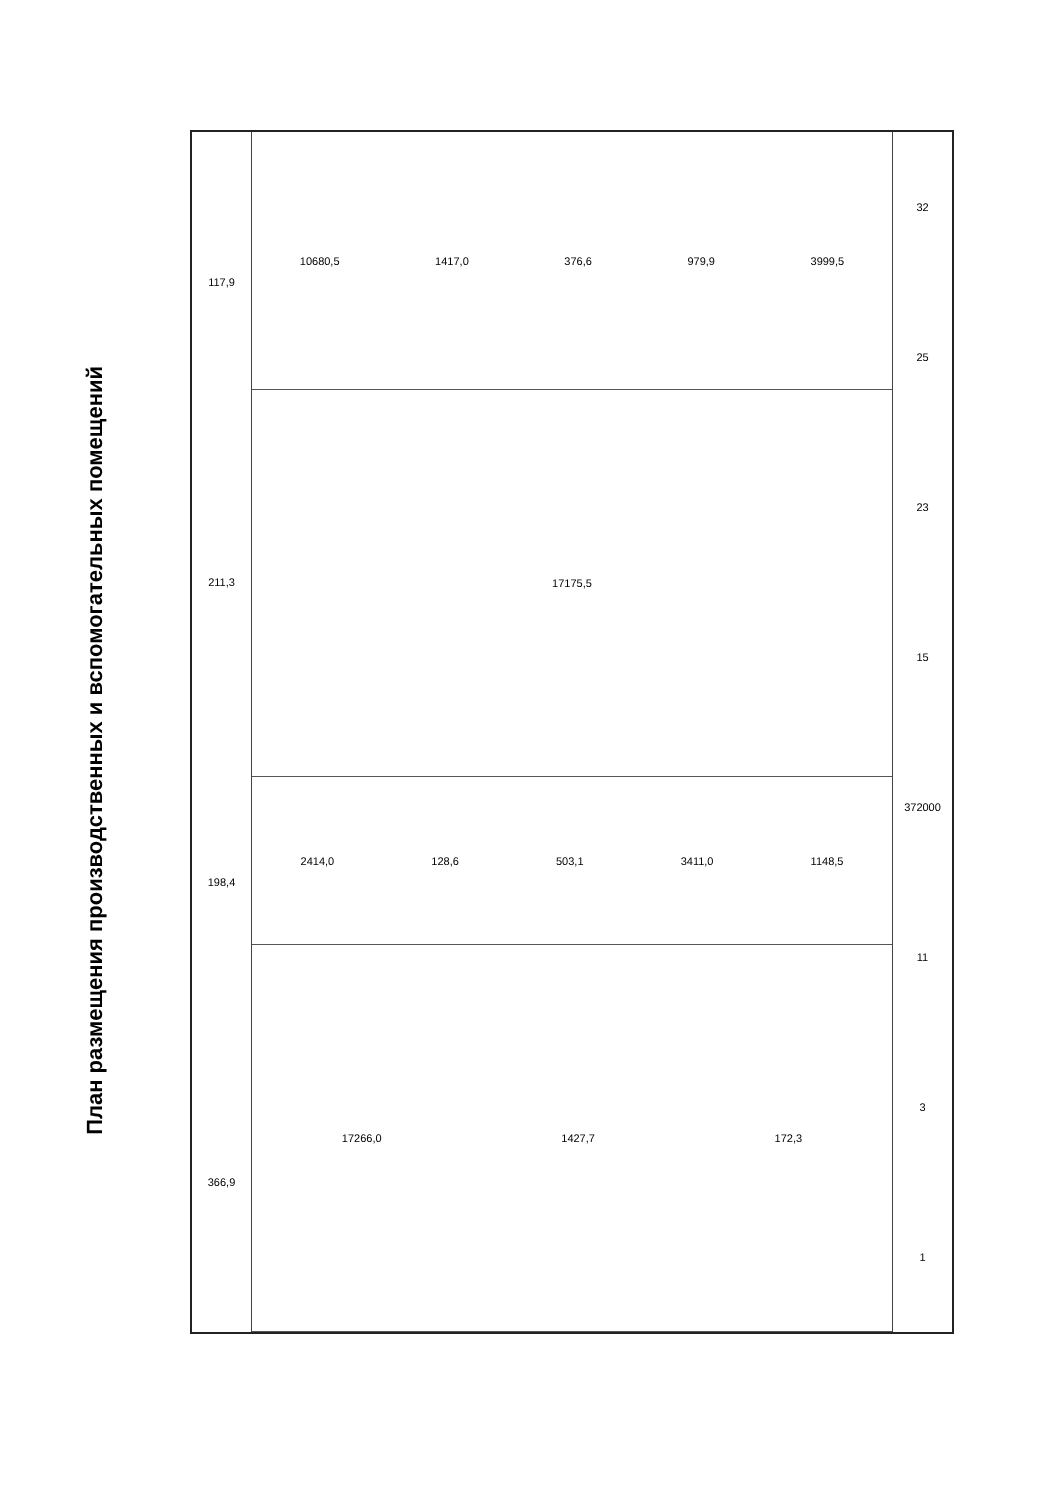План размещения производственных и вспомогательных помещений
117,9
211,3
198,4
366,9
10680,5 1417,0 376,6 979,9 3999,5
17175,5
2414,0 128,6 503,1 3411,0 1148,5
17266,0 1427,7 172,3
32
25
23
15
372000
11
3
1